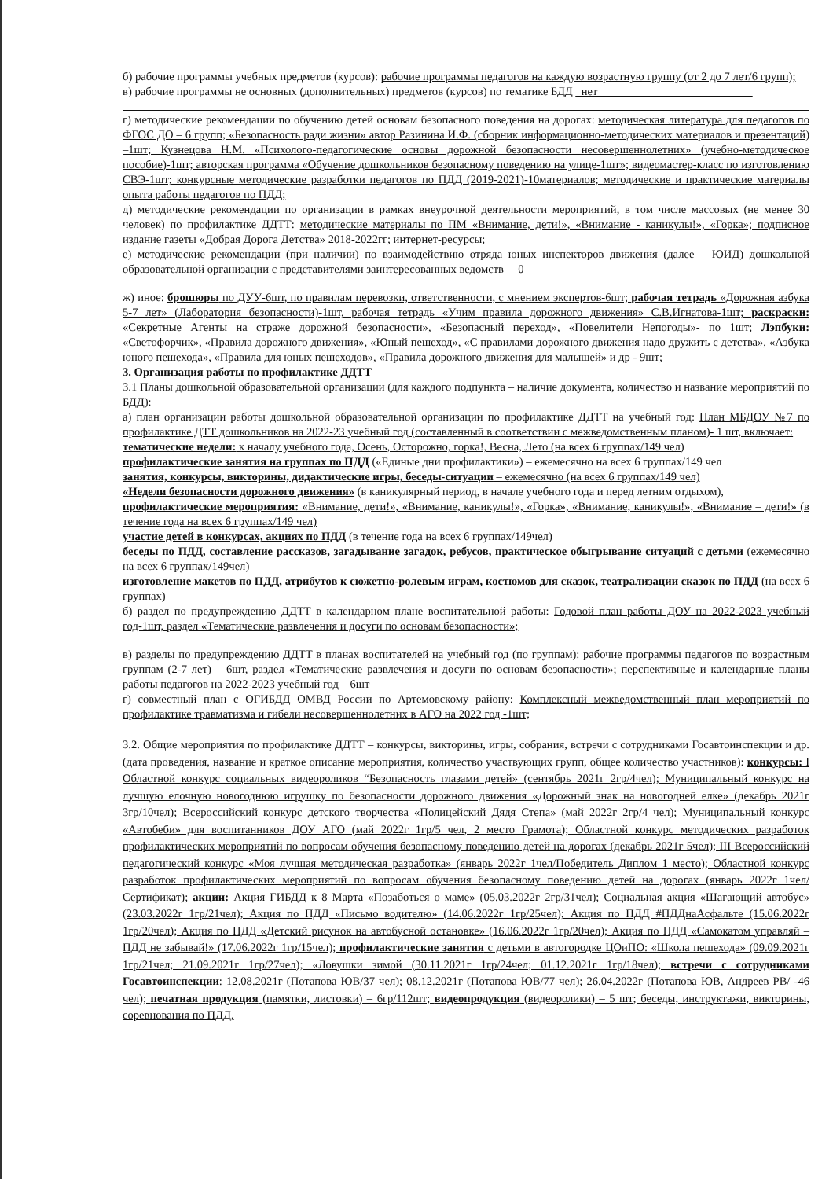б) рабочие программы учебных предметов (курсов): рабочие программы педагогов на каждую возрастную группу (от 2 до 7 лет/6 групп);
в) рабочие программы не основных (дополнительных) предметов (курсов) по тематике БДД _нет___________________________
г) методические рекомендации по обучению детей основам безопасного поведения на дорогах: методическая литература для педагогов по ФГОС ДО – 6 групп; «Безопасность ради жизни» автор Разинина И.Ф. (сборник информационно-методических материалов и презентаций) –1шт; Кузнецова Н.М. «Психолого-педагогические основы дорожной безопасности несовершеннолетних» (учебно-методическое пособие)-1шт; авторская программа «Обучение дошкольников безопасному поведению на улице-1шт»; видеомастер-класс по изготовлению СВЭ-1шт; конкурсные методические разработки педагогов по ПДД (2019-2021)-10материалов; методические и практические материалы опыта работы педагогов по ПДД;
д) методические рекомендации по организации в рамках внеурочной деятельности мероприятий, в том числе массовых (не менее 30 человек) по профилактике ДДТТ: методические материалы по ПМ «Внимание, дети!», «Внимание - каникулы!», «Горка»; подписное издание газеты «Добрая Дорога Детства» 2018-2022гг; интернет-ресурсы;
е) методические рекомендации (при наличии) по взаимодействию отряда юных инспекторов движения (далее – ЮИД) дошкольной образовательной организации с представителями заинтересованных ведомств __0____________________________
ж) иное: брошюры по ДУУ-6шт, по правилам перевозки, ответственности, с мнением экспертов-6шт; рабочая тетрадь «Дорожная азбука 5-7 лет» (Лаборатория безопасности)-1шт, рабочая тетрадь «Учим правила дорожного движения» С.В.Игнатова-1шт; раскраски: «Секретные Агенты на страже дорожной безопасности», «Безопасный переход», «Повелители Непогоды»- по 1шт; Лэпбуки: «Светофорчик», «Правила дорожного движения», «Юный пешеход», «С правилами дорожного движения надо дружить с детства», «Азбука юного пешехода», «Правила для юных пешеходов», «Правила дорожного движения для малышей» и др - 9шт;
3. Организация работы по профилактике ДДТТ
3.1 Планы дошкольной образовательной организации (для каждого подпункта – наличие документа, количество и название мероприятий по БДД):
а) план организации работы дошкольной образовательной организации по профилактике ДДТТ на учебный год: План МБДОУ №7 по профилактике ДТТ дошкольников на 2022-23 учебный год (составленный в соответствии с межведомственным планом)- 1 шт, включает:
тематические недели: к началу учебного года, Осень, Осторожно, горка!, Весна, Лето (на всех 6 группах/149 чел)
профилактические занятия на группах по ПДД («Единые дни профилактики») – ежемесячно на всех 6 группах/149 чел
занятия, конкурсы, викторины, дидактические игры, беседы-ситуации – ежемесячно (на всех 6 группах/149 чел)
«Недели безопасности дорожного движения» (в каникулярный период, в начале учебного года и перед летним отдыхом),
профилактические мероприятия: «Внимание, дети!», «Внимание, каникулы!», «Горка», «Внимание, каникулы!», «Внимание – дети!» (в течение года на всех 6 группах/149 чел)
участие детей в конкурсах, акциях по ПДД (в течение года на всех 6 группах/149чел)
беседы по ПДД, составление рассказов, загадывание загадок, ребусов, практическое обыгрывание ситуаций с детьми (ежемесячно на всех 6 группах/149чел)
изготовление макетов по ПДД, атрибутов к сюжетно-ролевым играм, костюмов для сказок, театрализации сказок по ПДД (на всех 6 группах)
б) раздел по предупреждению ДДТТ в календарном плане воспитательной работы: Годовой план работы ДОУ на 2022-2023 учебный год-1шт, раздел «Тематические развлечения и досуги по основам безопасности»;
в) разделы по предупреждению ДДТТ в планах воспитателей на учебный год (по группам): рабочие программы педагогов по возрастным группам (2-7 лет) – 6шт, раздел «Тематические развлечения и досуги по основам безопасности»; перспективные и календарные планы работы педагогов на 2022-2023 учебный год – 6шт
г) совместный план с ОГИБДД ОМВД России по Артемовскому району: Комплексный межведомственный план мероприятий по профилактике травматизма и гибели несовершеннолетних в АГО на 2022 год -1шт;
3.2. Общие мероприятия по профилактике ДДТТ – конкурсы, викторины, игры, собрания, встречи с сотрудниками Госавтоинспекции и др. (дата проведения, название и краткое описание мероприятия, количество участвующих групп, общее количество участников): конкурсы: I Областной конкурс социальных видеороликов “Безопасность глазами детей» (сентябрь 2021г 2гр/4чел); Муниципальный конкурс на лучшую елочную новогоднюю игрушку по безопасности дорожного движения «Дорожный знак на новогодней елке» (декабрь 2021г 3гр/10чел); Всероссийский конкурс детского творчества «Полицейский Дядя Степа» (май 2022г 2гр/4 чел); Муниципальный конкурс «Автобеби» для воспитанников ДОУ АГО (май 2022г 1гр/5 чел, 2 место Грамота); Областной конкурс методических разработок профилактических мероприятий по вопросам обучения безопасному поведению детей на дорогах (декабрь 2021г 5чел); III Всероссийский педагогический конкурс «Моя лучшая методическая разработка» (январь 2022г 1чел/Победитель Диплом 1 место); Областной конкурс разработок профилактических мероприятий по вопросам обучения безопасному поведению детей на дорогах (январь 2022г 1чел/Сертификат); акции: Акция ГИБДД к 8 Марта «Позаботься о маме» (05.03.2022г 2гр/31чел); Социальная акция «Шагающий автобус» (23.03.2022г 1гр/21чел); Акция по ПДД «Письмо водителю» (14.06.2022г 1гр/25чел); Акция по ПДД #ПДДнаАсфальте (15.06.2022г 1гр/20чел); Акция по ПДД «Детский рисунок на автобусной остановке» (16.06.2022г 1гр/20чел); Акция по ПДД «Самокатом управляй – ПДД не забывай!» (17.06.2022г 1гр/15чел); профилактические занятия с детьми в автогородке ЦОиПО: «Школа пешехода» (09.09.2021г 1гр/21чел; 21.09.2021г 1гр/27чел); «Ловушки зимой (30.11.2021г 1гр/24чел; 01.12.2021г 1гр/18чел); встречи с сотрудниками Госавтоинспекции: 12.08.2021г (Потапова ЮВ/37 чел); 08.12.2021г (Потапова ЮВ/77 чел); 26.04.2022г (Потапова ЮВ, Андреев РВ/ -46 чел); печатная продукция (памятки, листовки) – 6гр/112шт; видеопродукция (видеоролики) – 5 шт; беседы, инструктажи, викторины, соревнования по ПДД,